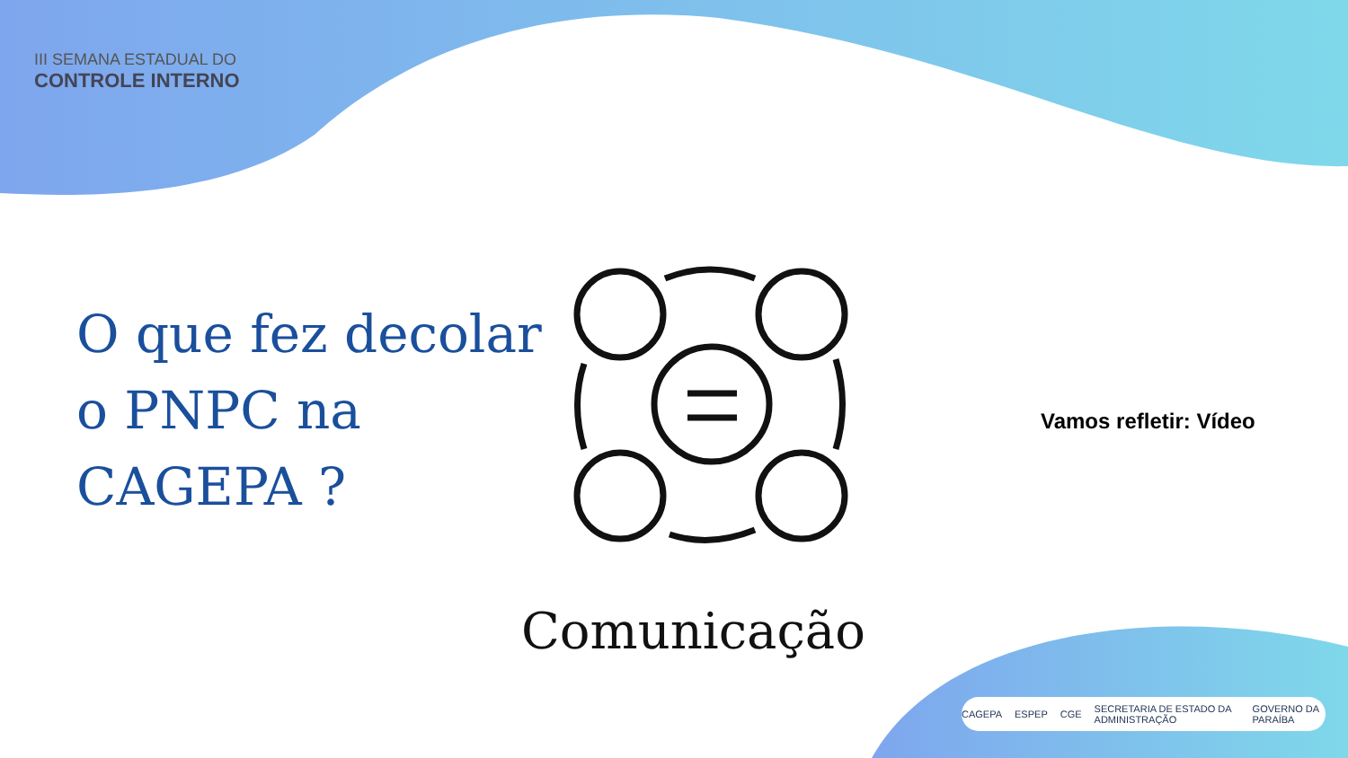III SEMANA ESTADUAL DO
CONTROLE INTERNO
O que fez decolar
o PNPC na
CAGEPA ?
Comunicação
Vamos refletir: Vídeo
CAGEPA ESPEP CGE SECRETARIA DE ESTADO DA ADMINISTRAÇÃO GOVERNO DA PARAÍBA